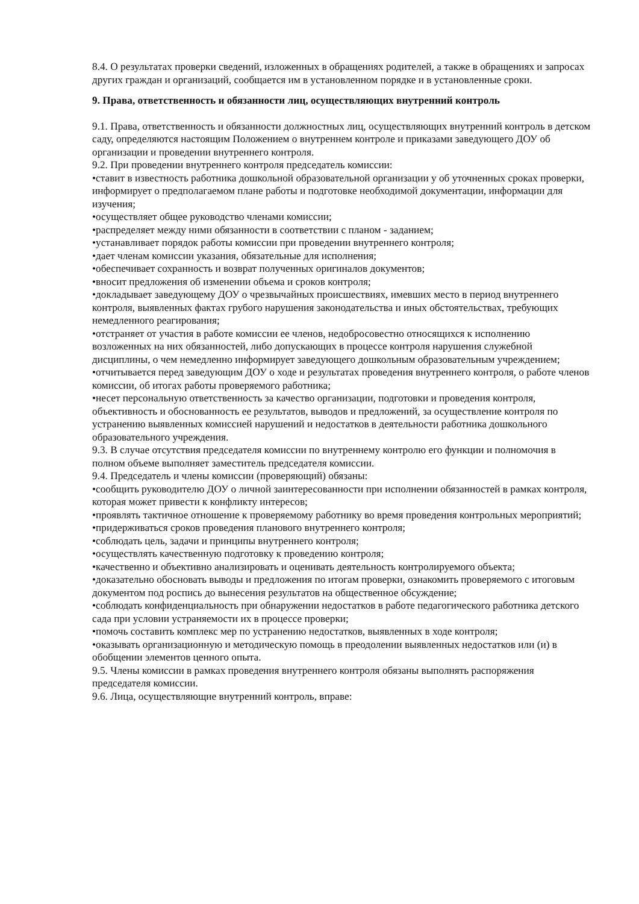8.4. О результатах проверки сведений, изложенных в обращениях родителей, а также в обращениях и запросах других граждан и организаций, сообщается им в установленном порядке и в установленные сроки.
9. Права, ответственность и обязанности лиц, осуществляющих внутренний контроль
9.1. Права, ответственность и обязанности должностных лиц, осуществляющих внутренний контроль в детском саду, определяются настоящим Положением о внутреннем контроле и приказами заведующего ДОУ об организации и проведении внутреннего контроля.
9.2. При проведении внутреннего контроля председатель комиссии:
•ставит в известность работника дошкольной образовательной организации у об уточненных сроках проверки, информирует о предполагаемом плане работы и подготовке необходимой документации, информации для изучения;
•осуществляет общее руководство членами комиссии;
•распределяет между ними обязанности в соответствии с планом - заданием;
•устанавливает порядок работы комиссии при проведении внутреннего контроля;
•дает членам комиссии указания, обязательные для исполнения;
•обеспечивает сохранность и возврат полученных оригиналов документов;
•вносит предложения об изменении объема и сроков контроля;
•докладывает заведующему ДОУ о чрезвычайных происшествиях, имевших место в период внутреннего контроля, выявленных фактах грубого нарушения законодательства и иных обстоятельствах, требующих немедленного реагирования;
•отстраняет от участия в работе комиссии ее членов, недобросовестно относящихся к исполнению возложенных на них обязанностей, либо допускающих в процессе контроля нарушения служебной дисциплины, о чем немедленно информирует заведующего дошкольным образовательным учреждением;
•отчитывается перед заведующим ДОУ о ходе и результатах проведения внутреннего контроля, о работе членов комиссии, об итогах работы проверяемого работника;
•несет персональную ответственность за качество организации, подготовки и проведения контроля, объективность и обоснованность ее результатов, выводов и предложений, за осуществление контроля по устранению выявленных комиссией нарушений и недостатков в деятельности работника дошкольного образовательного учреждения.
9.3. В случае отсутствия председателя комиссии по внутреннему контролю его функции и полномочия в полном объеме выполняет заместитель председателя комиссии.
9.4. Председатель и члены комиссии (проверяющий) обязаны:
•сообщить руководителю ДОУ о личной заинтересованности при исполнении обязанностей в рамках контроля, которая может привести к конфликту интересов;
•проявлять тактичное отношение к проверяемому работнику во время проведения контрольных мероприятий;
•придерживаться сроков проведения планового внутреннего контроля;
•соблюдать цель, задачи и принципы внутреннего контроля;
•осуществлять качественную подготовку к проведению контроля;
•качественно и объективно анализировать и оценивать деятельность контролируемого объекта;
•доказательно обосновать выводы и предложения по итогам проверки, ознакомить проверяемого с итоговым документом под роспись до вынесения результатов на общественное обсуждение;
•соблюдать конфиденциальность при обнаружении недостатков в работе педагогического работника детского сада при условии устраняемости их в процессе проверки;
•помочь составить комплекс мер по устранению недостатков, выявленных в ходе контроля;
•оказывать организационную и методическую помощь в преодолении выявленных недостатков или (и) в обобщении элементов ценного опыта.
9.5. Члены комиссии в рамках проведения внутреннего контроля обязаны выполнять распоряжения председателя комиссии.
9.6. Лица, осуществляющие внутренний контроль, вправе: